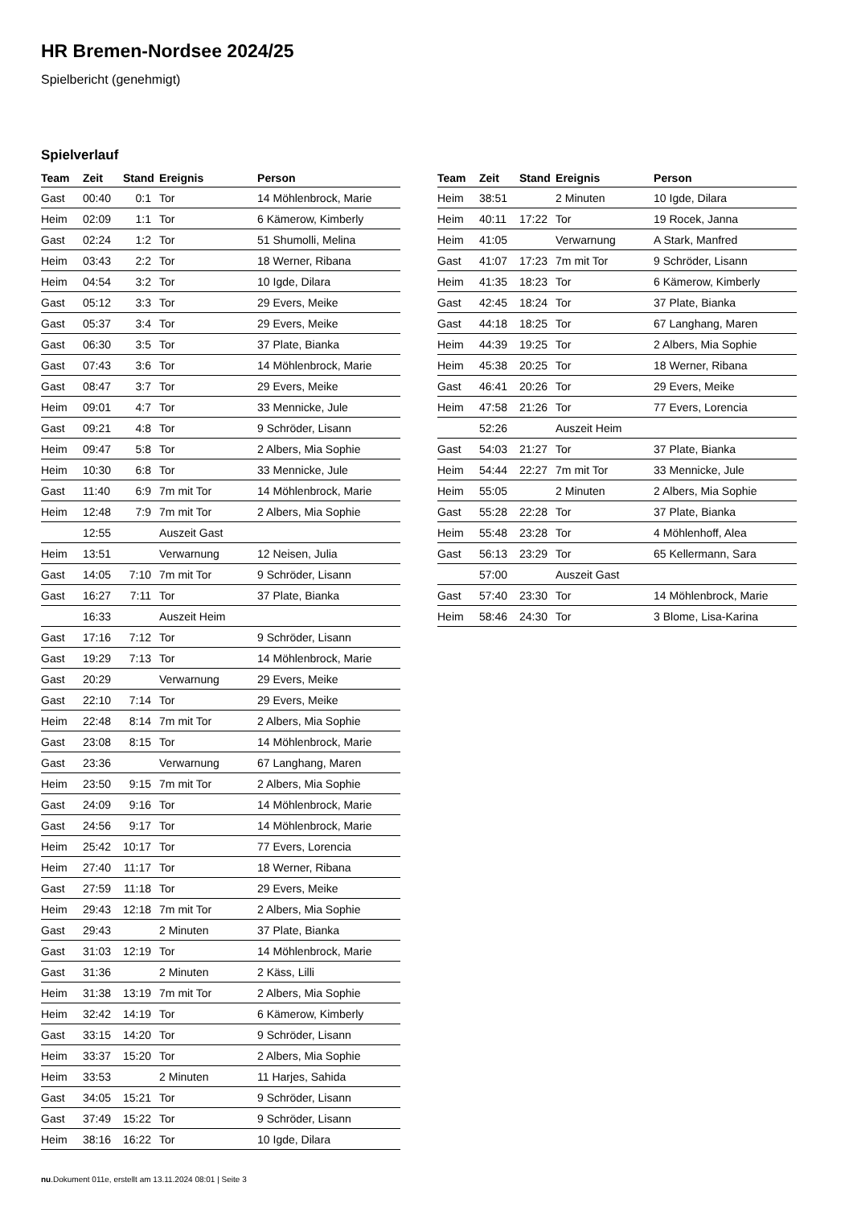HR Bremen-Nordsee 2024/25
Spielbericht (genehmigt)
Spielverlauf
| Team | Zeit | Stand | Ereignis | Person |
| --- | --- | --- | --- | --- |
| Gast | 00:40 | 0:1 | Tor | 14 Möhlenbrock, Marie |
| Heim | 02:09 | 1:1 | Tor | 6 Kämerow, Kimberly |
| Gast | 02:24 | 1:2 | Tor | 51 Shumolli, Melina |
| Heim | 03:43 | 2:2 | Tor | 18 Werner, Ribana |
| Heim | 04:54 | 3:2 | Tor | 10 Igde, Dilara |
| Gast | 05:12 | 3:3 | Tor | 29 Evers, Meike |
| Gast | 05:37 | 3:4 | Tor | 29 Evers, Meike |
| Gast | 06:30 | 3:5 | Tor | 37 Plate, Bianka |
| Gast | 07:43 | 3:6 | Tor | 14 Möhlenbrock, Marie |
| Gast | 08:47 | 3:7 | Tor | 29 Evers, Meike |
| Heim | 09:01 | 4:7 | Tor | 33 Mennicke, Jule |
| Gast | 09:21 | 4:8 | Tor | 9 Schröder, Lisann |
| Heim | 09:47 | 5:8 | Tor | 2 Albers, Mia Sophie |
| Heim | 10:30 | 6:8 | Tor | 33 Mennicke, Jule |
| Gast | 11:40 | 6:9 | 7m mit Tor | 14 Möhlenbrock, Marie |
| Heim | 12:48 | 7:9 | 7m mit Tor | 2 Albers, Mia Sophie |
| | 12:55 | | Auszeit Gast | |
| Heim | 13:51 | | Verwarnung | 12 Neisen, Julia |
| Gast | 14:05 | 7:10 | 7m mit Tor | 9 Schröder, Lisann |
| Gast | 16:27 | 7:11 | Tor | 37 Plate, Bianka |
| | 16:33 | | Auszeit Heim | |
| Gast | 17:16 | 7:12 | Tor | 9 Schröder, Lisann |
| Gast | 19:29 | 7:13 | Tor | 14 Möhlenbrock, Marie |
| Gast | 20:29 | | Verwarnung | 29 Evers, Meike |
| Gast | 22:10 | 7:14 | Tor | 29 Evers, Meike |
| Heim | 22:48 | 8:14 | 7m mit Tor | 2 Albers, Mia Sophie |
| Gast | 23:08 | 8:15 | Tor | 14 Möhlenbrock, Marie |
| Gast | 23:36 | | Verwarnung | 67 Langhang, Maren |
| Heim | 23:50 | 9:15 | 7m mit Tor | 2 Albers, Mia Sophie |
| Gast | 24:09 | 9:16 | Tor | 14 Möhlenbrock, Marie |
| Gast | 24:56 | 9:17 | Tor | 14 Möhlenbrock, Marie |
| Heim | 25:42 | 10:17 | Tor | 77 Evers, Lorencia |
| Heim | 27:40 | 11:17 | Tor | 18 Werner, Ribana |
| Gast | 27:59 | 11:18 | Tor | 29 Evers, Meike |
| Heim | 29:43 | 12:18 | 7m mit Tor | 2 Albers, Mia Sophie |
| Gast | 29:43 | | 2 Minuten | 37 Plate, Bianka |
| Gast | 31:03 | 12:19 | Tor | 14 Möhlenbrock, Marie |
| Gast | 31:36 | | 2 Minuten | 2 Käss, Lilli |
| Heim | 31:38 | 13:19 | 7m mit Tor | 2 Albers, Mia Sophie |
| Heim | 32:42 | 14:19 | Tor | 6 Kämerow, Kimberly |
| Gast | 33:15 | 14:20 | Tor | 9 Schröder, Lisann |
| Heim | 33:37 | 15:20 | Tor | 2 Albers, Mia Sophie |
| Heim | 33:53 | | 2 Minuten | 11 Harjes, Sahida |
| Gast | 34:05 | 15:21 | Tor | 9 Schröder, Lisann |
| Gast | 37:49 | 15:22 | Tor | 9 Schröder, Lisann |
| Heim | 38:16 | 16:22 | Tor | 10 Igde, Dilara |
| Team | Zeit | Stand | Ereignis | Person |
| --- | --- | --- | --- | --- |
| Heim | 38:51 | | 2 Minuten | 10 Igde, Dilara |
| Heim | 40:11 | 17:22 | Tor | 19 Rocek, Janna |
| Heim | 41:05 | | Verwarnung | A Stark, Manfred |
| Gast | 41:07 | 17:23 | 7m mit Tor | 9 Schröder, Lisann |
| Heim | 41:35 | 18:23 | Tor | 6 Kämerow, Kimberly |
| Gast | 42:45 | 18:24 | Tor | 37 Plate, Bianka |
| Gast | 44:18 | 18:25 | Tor | 67 Langhang, Maren |
| Heim | 44:39 | 19:25 | Tor | 2 Albers, Mia Sophie |
| Heim | 45:38 | 20:25 | Tor | 18 Werner, Ribana |
| Gast | 46:41 | 20:26 | Tor | 29 Evers, Meike |
| Heim | 47:58 | 21:26 | Tor | 77 Evers, Lorencia |
| | 52:26 | | Auszeit Heim | |
| Gast | 54:03 | 21:27 | Tor | 37 Plate, Bianka |
| Heim | 54:44 | 22:27 | 7m mit Tor | 33 Mennicke, Jule |
| Heim | 55:05 | | 2 Minuten | 2 Albers, Mia Sophie |
| Gast | 55:28 | 22:28 | Tor | 37 Plate, Bianka |
| Heim | 55:48 | 23:28 | Tor | 4 Möhlenhoff, Alea |
| Gast | 56:13 | 23:29 | Tor | 65 Kellermann, Sara |
| | 57:00 | | Auszeit Gast | |
| Gast | 57:40 | 23:30 | Tor | 14 Möhlenbrock, Marie |
| Heim | 58:46 | 24:30 | Tor | 3 Blome, Lisa-Karina |
nu.Dokument 011e, erstellt am 13.11.2024 08:01 | Seite 3